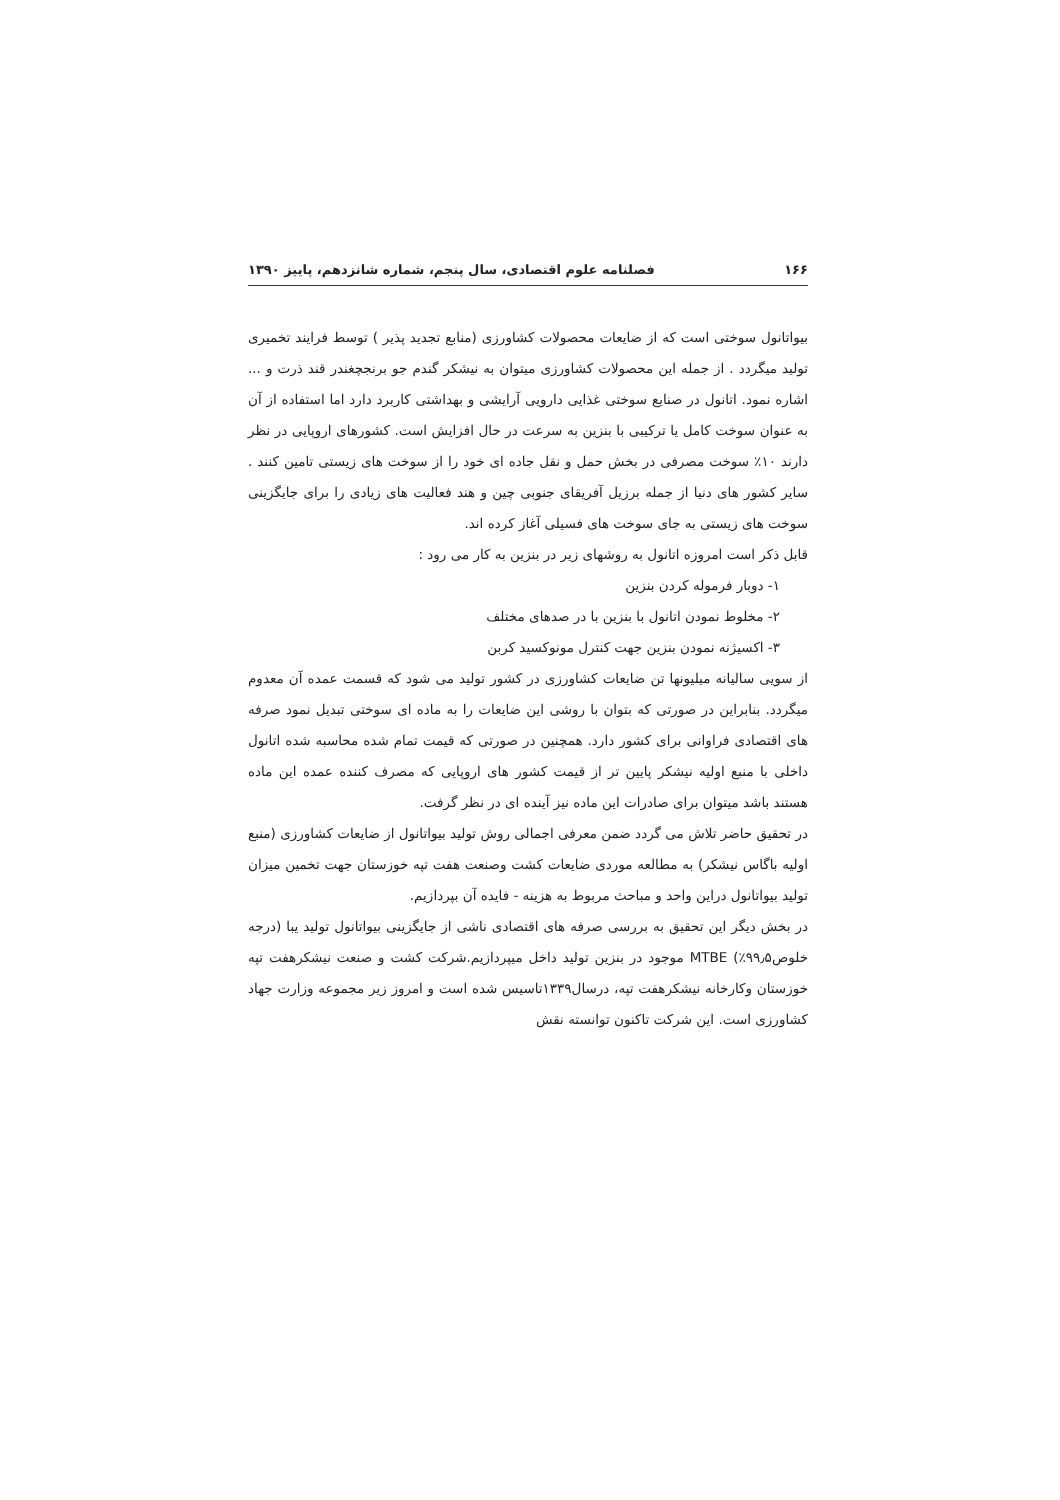۱۶۶ فصلنامه علوم اقتصادی، سال پنجم، شماره شانزدهم، پاییز ۱۳۹۰
بیواتانول سوختی است که از ضایعات محصولات کشاورزی (منابع تجدید پذیر ) توسط فرایند تخمیری تولید میگردد . از جمله این محصولات کشاورزی میتوان به نیشکر گندم جو برنجچغندر قند ذرت و ... اشاره نمود. اتانول در صنایع سوختی غذایی دارویی آرایشی و بهداشتی کاربرد دارد اما استفاده از آن به عنوان سوخت کامل یا ترکیبی با بنزین به سرعت در حال افزایش است. کشورهای اروپایی در نظر دارند ۱۰٪ سوخت مصرفی در بخش حمل و نقل جاده ای خود را از سوخت های زیستی تامین کنند . سایر کشور های دنیا از جمله برزیل آفریقای جنوبی چین و هند فعالیت های زیادی را برای جایگزینی سوخت های زیستی به جای سوخت های فسیلی آغاز کرده اند.
قابل ذکر است امروزه اتانول به روشهای زیر در بنزین به کار می رود :
۱- دوبار فرموله کردن بنزین
۲- مخلوط نمودن اتانول با بنزین با در صدهای مختلف
۳- اکسیژنه نمودن بنزین جهت کنترل مونوکسید کربن
از سویی سالیانه میلیونها تن ضایعات کشاورزی در کشور تولید می شود که قسمت عمده آن معدوم میگردد. بنابراین در صورتی که بتوان با روشی این ضایعات را به ماده ای سوختی تبدیل نمود صرفه های اقتصادی فراوانی برای کشور دارد. همچنین در صورتی که قیمت تمام شده محاسبه شده اتانول داخلی با منبع اولیه نیشکر پایین تر از قیمت کشور های اروپایی که مصرف کننده عمده این ماده هستند باشد میتوان برای صادرات این ماده نیز آینده ای در نظر گرفت.
در تحقیق حاضر تلاش می گردد ضمن معرفی اجمالی روش تولید بیواتانول از ضایعات کشاورزی (منبع اولیه باگاس نیشکر) به مطالعه موردی ضایعات کشت وصنعت هفت تپه خوزستان جهت تخمین میزان تولید بیواتانول دراین واحد و مباحث مربوط به هزینه - فایده آن بپردازیم.
در بخش دیگر این تحقیق به بررسی صرفه های اقتصادی ناشی از جایگزینی بیواتانول تولید یبا (درجه خلوص۹۹٫۵٪) MTBE موجود در بنزین تولید داخل میپردازیم.شرکت کشت و صنعت نیشکرهفت تپه خوزستان وکارخانه نیشکرهفت تپه، درسال۱۳۳۹تاسیس شده است و امروز زیر مجموعه وزارت جهاد کشاورزی است. این شرکت تاکنون توانسته نقش